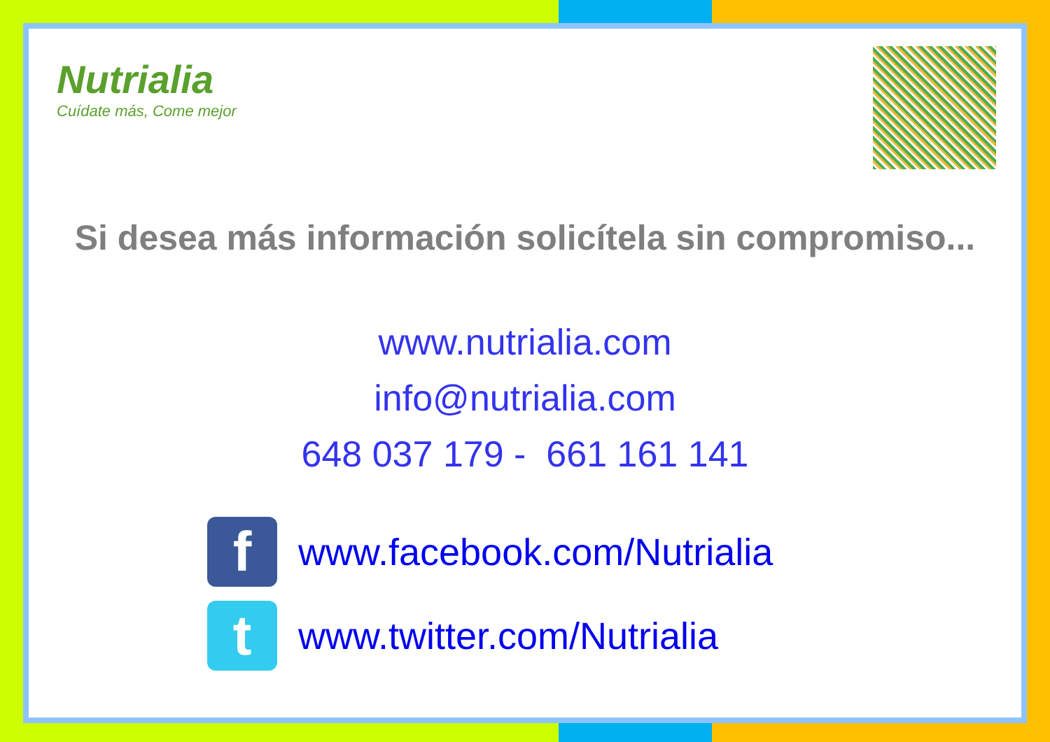Nutrialia
Cuídate más, Come mejor
Si desea más información solicítela sin compromiso...
www.nutrialia.com
info@nutrialia.com
648 037 179 - 661 161 141
f
www.facebook.com/Nutrialia
t
www.twitter.com/Nutrialia